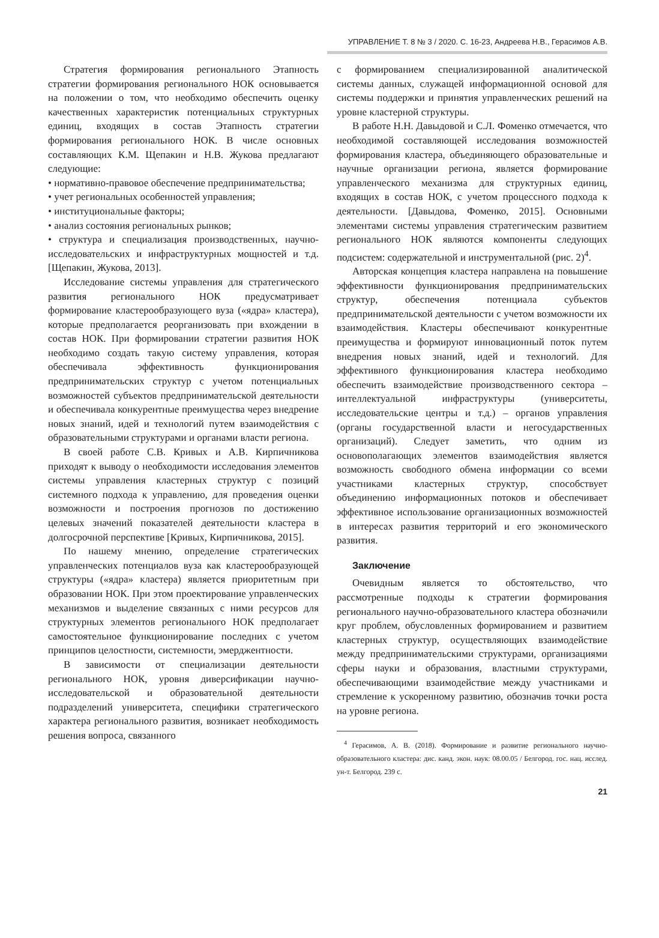УПРАВЛЕНИЕ Т. 8 № 3 / 2020. С. 16-23, Андреева Н.В., Герасимов А.В.
Стратегия формирования регионального Этапность стратегии формирования регионального НОК основывается на положении о том, что необходимо обеспечить оценку качественных характеристик потенциальных структурных единиц, входящих в состав Этапность стратегии формирования регионального НОК. В числе основных составляющих К.М. Щепакин и Н.В. Жукова предлагают следующие:
• нормативно-правовое обеспечение предпринимательства;
• учет региональных особенностей управления;
• институциональные факторы;
• анализ состояния региональных рынков;
• структура и специализация производственных, научно-исследовательских и инфраструктурных мощностей и т.д. [Щепакин, Жукова, 2013].
Исследование системы управления для стратегического развития регионального НОК предусматривает формирование кластерообразующего вуза («ядра» кластера), которые предполагается реорганизовать при вхождении в состав НОК. При формировании стратегии развития НОК необходимо создать такую систему управления, которая обеспечивала эффективность функционирования предпринимательских структур с учетом потенциальных возможностей субъектов предпринимательской деятельности и обеспечивала конкурентные преимущества через внедрение новых знаний, идей и технологий путем взаимодействия с образовательными структурами и органами власти региона.
В своей работе С.В. Кривых и А.В. Кирпичникова приходят к выводу о необходимости исследования элементов системы управления кластерных структур с позиций системного подхода к управлению, для проведения оценки возможности и построения прогнозов по достижению целевых значений показателей деятельности кластера в долгосрочной перспективе [Кривых, Кирпичникова, 2015].
По нашему мнению, определение стратегических управленческих потенциалов вуза как кластерообразующей структуры («ядра» кластера) является приоритетным при образовании НОК. При этом проектирование управленческих механизмов и выделение связанных с ними ресурсов для структурных элементов регионального НОК предполагает самостоятельное функционирование последних с учетом принципов целостности, системности, эмерджентности.
В зависимости от специализации деятельности регионального НОК, уровня диверсификации научно-исследовательской и образовательной деятельности подразделений университета, специфики стратегического характера регионального развития, возникает необходимость решения вопроса, связанного
с формированием специализированной аналитической системы данных, служащей информационной основой для системы поддержки и принятия управленческих решений на уровне кластерной структуры.
В работе Н.Н. Давыдовой и С.Л. Фоменко отмечается, что необходимой составляющей исследования возможностей формирования кластера, объединяющего образовательные и научные организации региона, является формирование управленческого механизма для структурных единиц, входящих в состав НОК, с учетом процессного подхода к деятельности. [Давыдова, Фоменко, 2015]. Основными элементами системы управления стратегическим развитием регионального НОК являются компоненты следующих подсистем: содержательной и инструментальной (рис. 2)<sup>4</sup>.
Авторская концепция кластера направлена на повышение эффективности функционирования предпринимательских структур, обеспечения потенциала субъектов предпринимательской деятельности с учетом возможности их взаимодействия. Кластеры обеспечивают конкурентные преимущества и формируют инновационный поток путем внедрения новых знаний, идей и технологий. Для эффективного функционирования кластера необходимо обеспечить взаимодействие производственного сектора – интеллектуальной инфраструктуры (университеты, исследовательские центры и т.д.) – органов управления (органы государственной власти и негосударственных организаций). Следует заметить, что одним из основополагающих элементов взаимодействия является возможность свободного обмена информации со всеми участниками кластерных структур, способствует объединению информационных потоков и обеспечивает эффективное использование организационных возможностей в интересах развития территорий и его экономического развития.
Заключение
Очевидным является то обстоятельство, что рассмотренные подходы к стратегии формирования регионального научно-образовательного кластера обозначили круг проблем, обусловленных формированием и развитием кластерных структур, осуществляющих взаимодействие между предпринимательскими структурами, организациями сферы науки и образования, властными структурами, обеспечивающими взаимодействие между участниками и стремление к ускоренному развитию, обозначив точки роста на уровне региона.
<sup>4</sup> Герасимов, А. В. (2018). Формирование и развитие регионального научно-образовательного кластера: дис. канд. экон. наук: 08.00.05 / Белгород. гос. нац. исслед. ун-т. Белгород. 239 с.
21